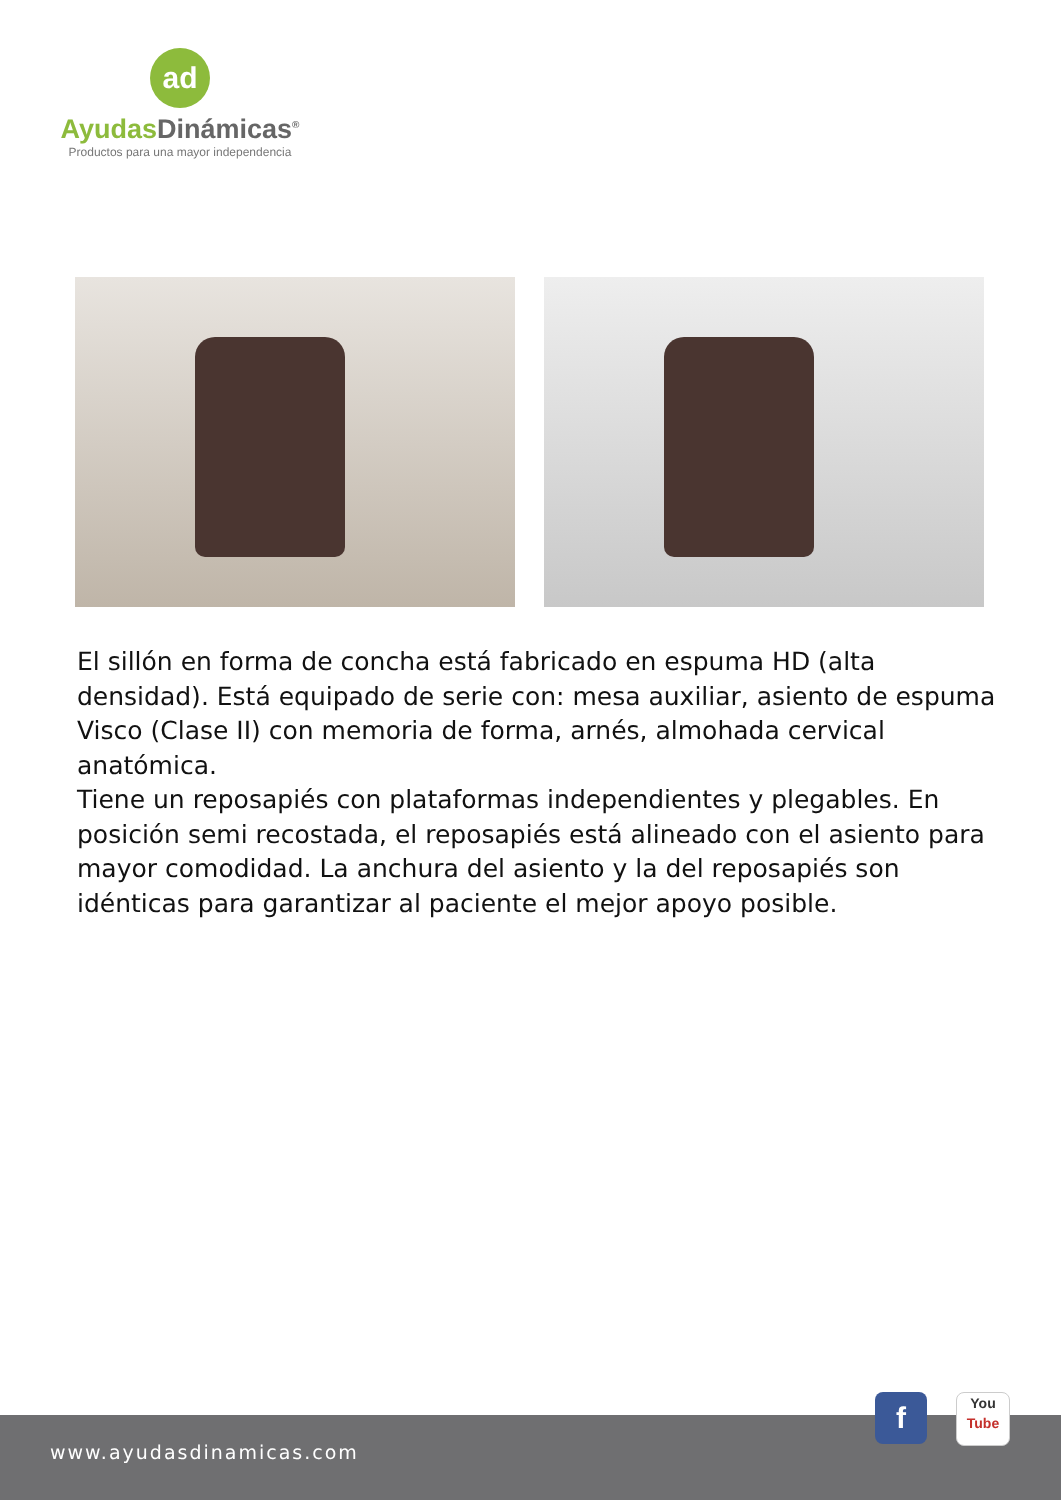ad
Ayudas Dinámicas<sup>®</sup>
Productos para una mayor independencia
El sillón en forma de concha está fabricado en espuma HD (alta densidad). Está equipado de serie con: mesa auxiliar, asiento de espuma Visco (Clase II) con memoria de forma, arnés, almohada cervical anatómica.
Tiene un reposapiés con plataformas independientes y plegables. En posición semi recostada, el reposapiés está alineado con el asiento para mayor comodidad. La anchura del asiento y la del reposapiés son idénticas para garantizar al paciente el mejor apoyo posible.
www.ayudasdinamicas.com
f
You
Tube